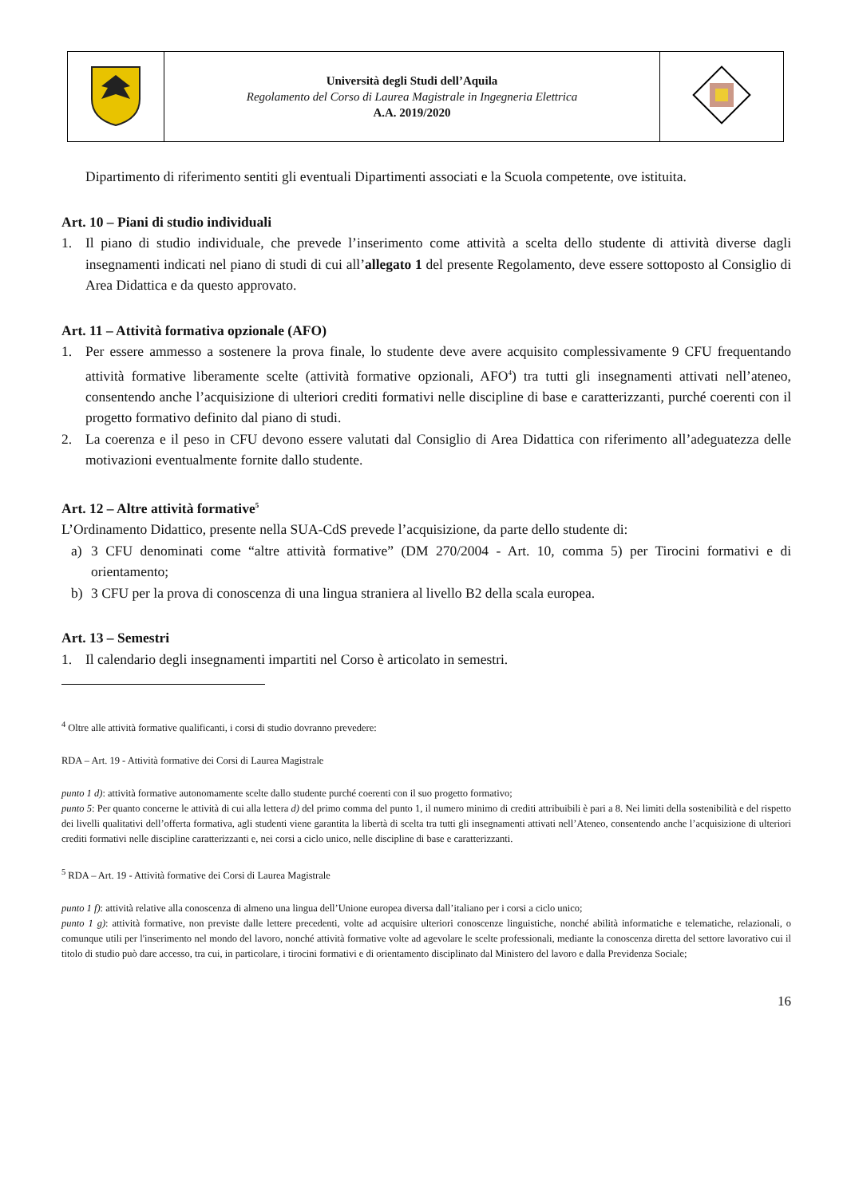| | Università degli Studi dell’Aquila Regolamento del Corso di Laurea Magistrale in Ingegneria Elettrica A.A. 2019/2020 | |
Dipartimento di riferimento sentiti gli eventuali Dipartimenti associati e la Scuola competente, ove istituita.
Art. 10 – Piani di studio individuali
1. Il piano di studio individuale, che prevede l’inserimento come attività a scelta dello studente di attività diverse dagli insegnamenti indicati nel piano di studi di cui all’allegato 1 del presente Regolamento, deve essere sottoposto al Consiglio di Area Didattica e da questo approvato.
Art. 11 – Attività formativa opzionale (AFO)
1. Per essere ammesso a sostenere la prova finale, lo studente deve avere acquisito complessivamente 9 CFU frequentando attività formative liberamente scelte (attività formative opzionali, AFO<sup>4</sup>) tra tutti gli insegnamenti attivati nell’ateneo, consentendo anche l’acquisizione di ulteriori crediti formativi nelle discipline di base e caratterizzanti, purché coerenti con il progetto formativo definito dal piano di studi.
2. La coerenza e il peso in CFU devono essere valutati dal Consiglio di Area Didattica con riferimento all’adeguatezza delle motivazioni eventualmente fornite dallo studente.
Art. 12 – Altre attività formative<sup>5</sup>
L’Ordinamento Didattico, presente nella SUA-CdS prevede l’acquisizione, da parte dello studente di:
a) 3 CFU denominati come “altre attività formative” (DM 270/2004 - Art. 10, comma 5) per Tirocini formativi e di orientamento;
b) 3 CFU per la prova di conoscenza di una lingua straniera al livello B2 della scala europea.
Art. 13 – Semestri
1. Il calendario degli insegnamenti impartiti nel Corso è articolato in semestri.
<sup>4</sup> Oltre alle attività formative qualificanti, i corsi di studio dovranno prevedere:
RDA – Art. 19 - Attività formative dei Corsi di Laurea Magistrale
punto 1 d): attività formative autonomamente scelte dallo studente purché coerenti con il suo progetto formativo;
punto 5: Per quanto concerne le attività di cui alla lettera d) del primo comma del punto 1, il numero minimo di crediti attribuibili è pari a 8. Nei limiti della sostenibilità e del rispetto dei livelli qualitativi dell’offerta formativa, agli studenti viene garantita la libertà di scelta tra tutti gli insegnamenti attivati nell’Ateneo, consentendo anche l’acquisizione di ulteriori crediti formativi nelle discipline caratterizzanti e, nei corsi a ciclo unico, nelle discipline di base e caratterizzanti.
<sup>5</sup> RDA – Art. 19 - Attività formative dei Corsi di Laurea Magistrale
punto 1 f): attività relative alla conoscenza di almeno una lingua dell’Unione europea diversa dall’italiano per i corsi a ciclo unico;
punto 1 g): attività formative, non previste dalle lettere precedenti, volte ad acquisire ulteriori conoscenze linguistiche, nonché abilità informatiche e telematiche, relazionali, o comunque utili per l'inserimento nel mondo del lavoro, nonché attività formative volte ad agevolare le scelte professionali, mediante la conoscenza diretta del settore lavorativo cui il titolo di studio può dare accesso, tra cui, in particolare, i tirocini formativi e di orientamento disciplinato dal Ministero del lavoro e dalla Previdenza Sociale;
16